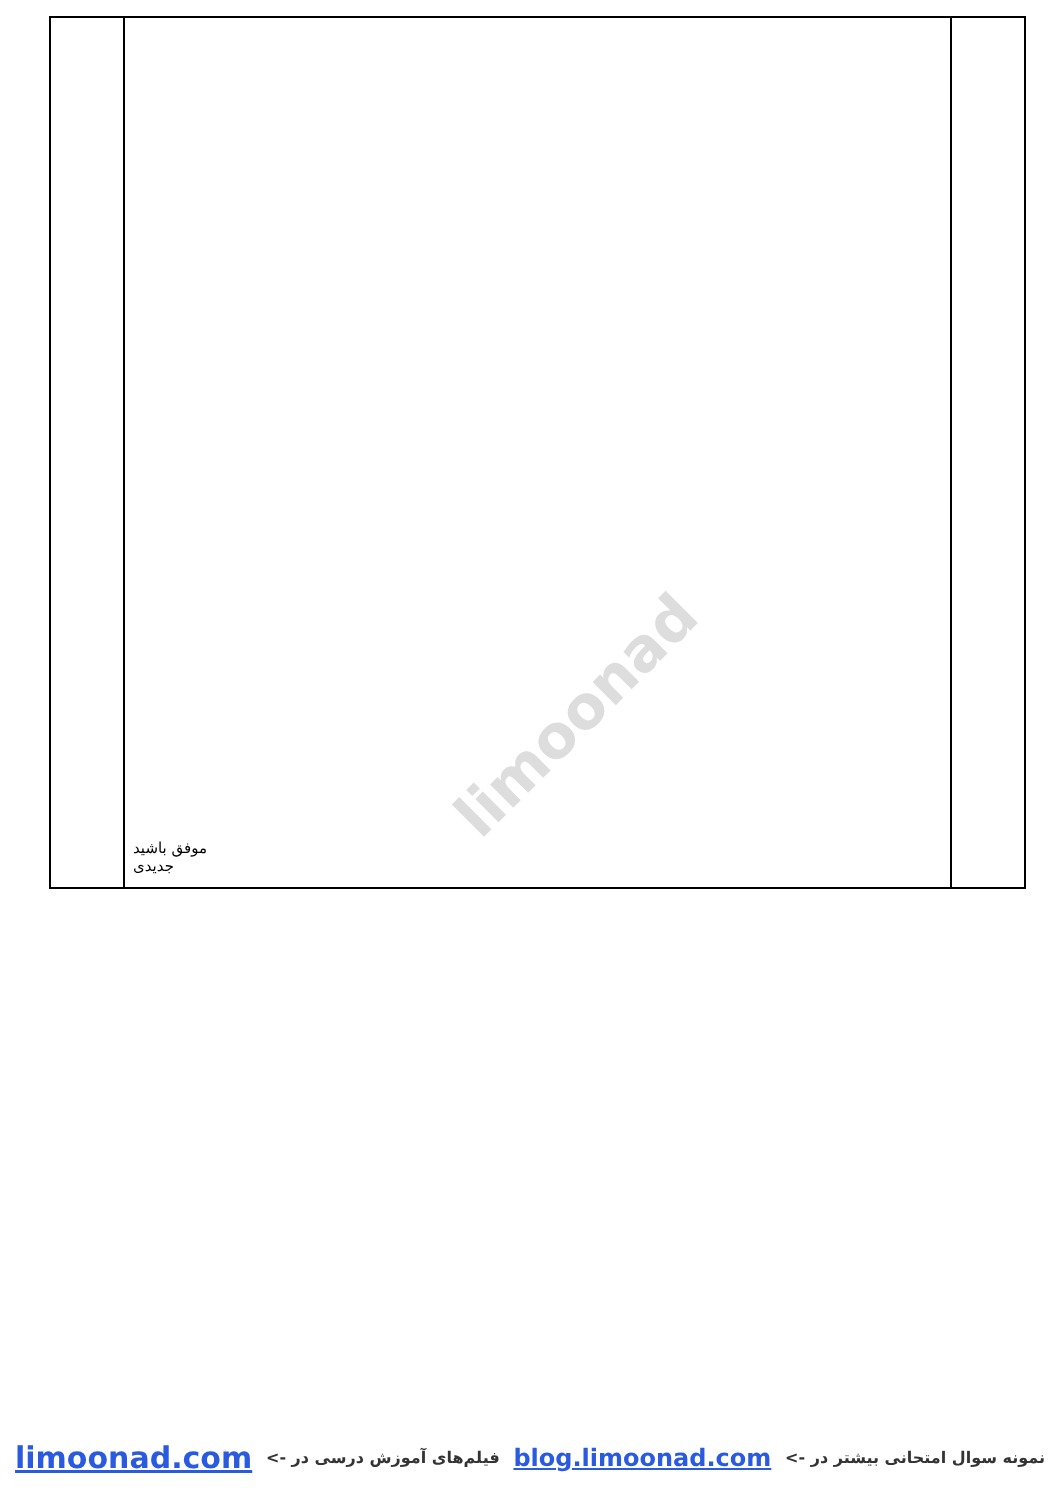limoonad
| | موفق باشید جدیدی | |
نمونه سوال امتحانی بیشتر در -> blog.limoonad.com فیلم‌های آموزش درسی در -> limoonad.com